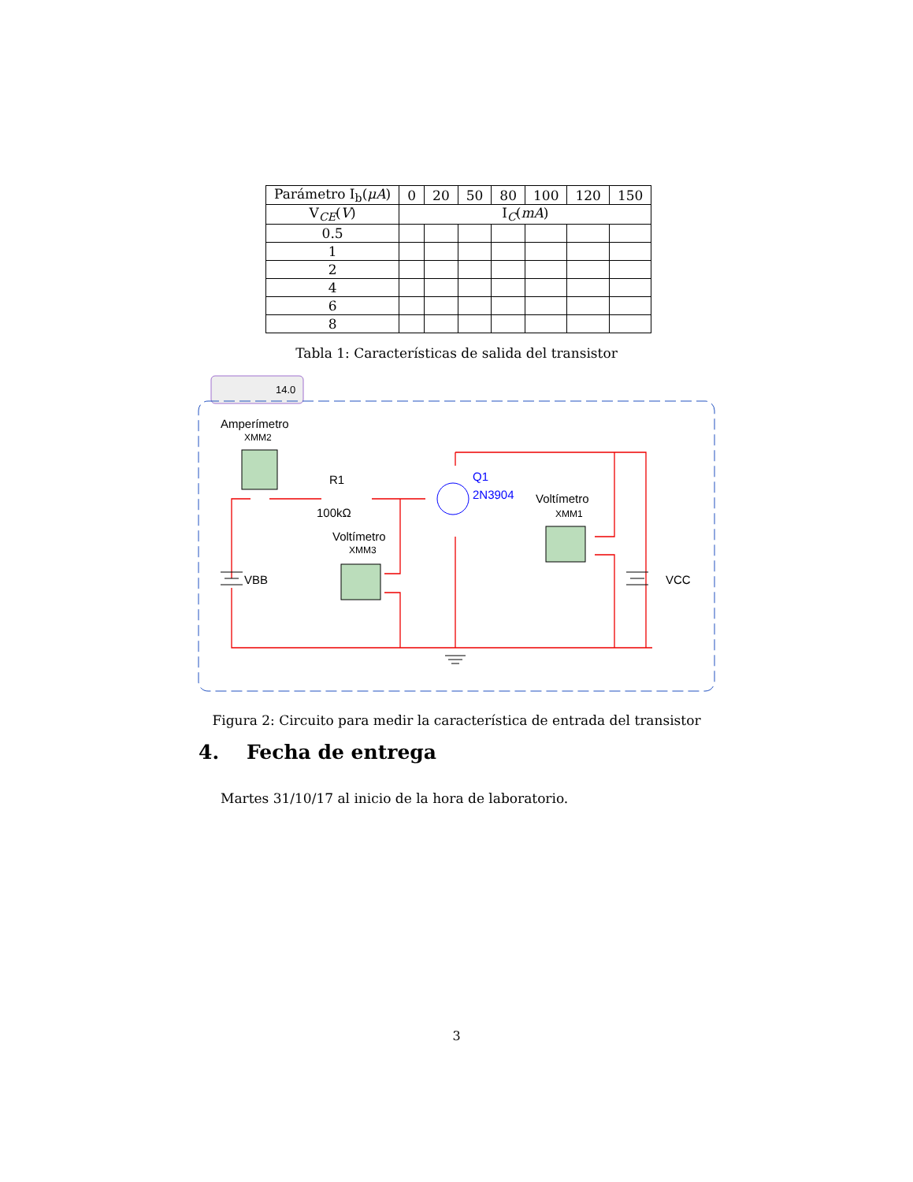| Parámetro I<sub>b</sub>( μA ) | 0 | 20 | 50 | 80 | 100 | 120 | 150 |
| V<sub>CE</sub>( V ) | I<sub>C</sub>( mA ) | | | | | | |
| 0.5 | | | | | | | |
| 1 | | | | | | | |
| 2 | | | | | | | |
| 4 | | | | | | | |
| 6 | | | | | | | |
| 8 | | | | | | | |
Tabla 1: Características de salida del transistor
14.0
Amperímetro
XMM2
R1
100kΩ
Q1
2N3904
Voltímetro
XMM1
Voltímetro
XMM3
VBB
VCC
Figura 2: Circuito para medir la característica de entrada del transistor
4. Fecha de entrega
Martes 31/10/17 al inicio de la hora de laboratorio.
3